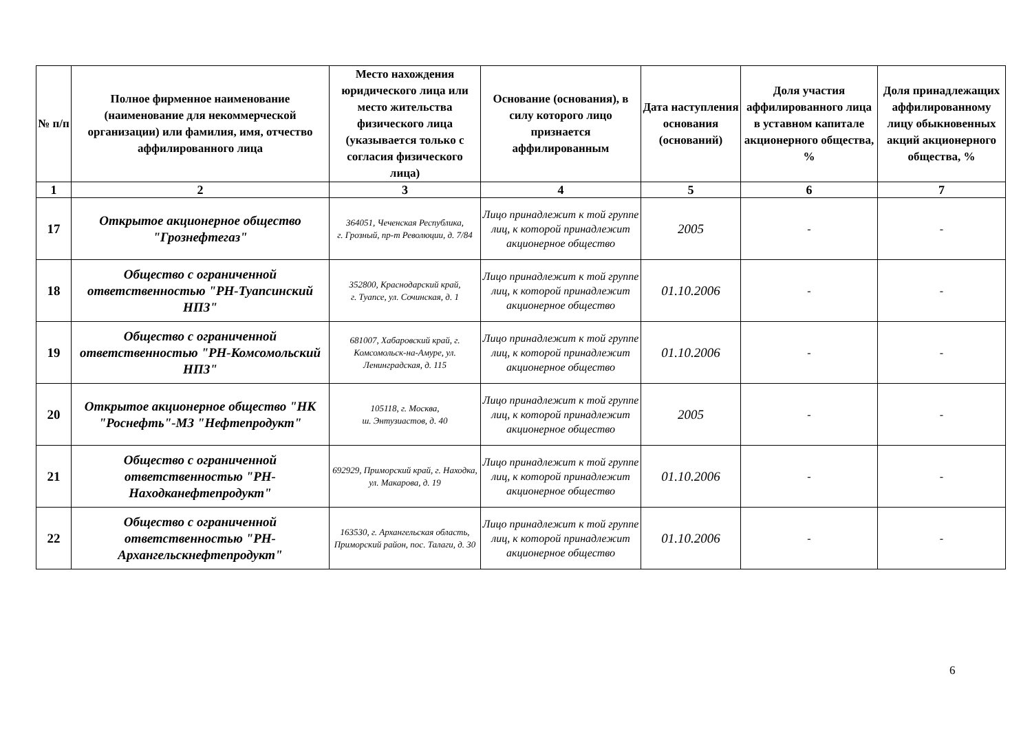| № п/п | Полное фирменное наименование (наименование для некоммерческой организации) или фамилия, имя, отчество аффилированного лица | Место нахождения юридического лица или место жительства физического лица (указывается только с согласия физического лица) | Основание (основания), в силу которого лицо признается аффилированным | Дата наступления основания (оснований) | Доля участия аффилированного лица в уставном капитале акционерного общества, % | Доля принадлежащих аффилированному лицу обыкновенных акций акционерного общества, % |
| --- | --- | --- | --- | --- | --- | --- |
| 1 | 2 | 3 | 4 | 5 | 6 | 7 |
| 17 | Открытое акционерное общество "Грознефтегаз" | 364051, Чеченская Республика, г. Грозный, пр-т Революции, д. 7/84 | Лицо принадлежит к той группе лиц, к которой принадлежит акционерное общество | 2005 | - | - |
| 18 | Общество с ограниченной ответственностью "РН-Туапсинский НПЗ" | 352800, Краснодарский край, г. Туапсе, ул. Сочинская, д. 1 | Лицо принадлежит к той группе лиц, к которой принадлежит акционерное общество | 01.10.2006 | - | - |
| 19 | Общество с ограниченной ответственностью "РН-Комсомольский НПЗ" | 681007, Хабаровский край, г. Комсомольск-на-Амуре, ул. Ленинградская, д. 115 | Лицо принадлежит к той группе лиц, к которой принадлежит акционерное общество | 01.10.2006 | - | - |
| 20 | Открытое акционерное общество "НК "Роснефть"-МЗ "Нефтепродукт" | 105118, г. Москва, ш. Энтузиастов, д. 40 | Лицо принадлежит к той группе лиц, к которой принадлежит акционерное общество | 2005 | - | - |
| 21 | Общество с ограниченной ответственностью "РН-Находканефтепродукт" | 692929, Приморский край, г. Находка, ул. Макарова, д. 19 | Лицо принадлежит к той группе лиц, к которой принадлежит акционерное общество | 01.10.2006 | - | - |
| 22 | Общество с ограниченной ответственностью "РН-Архангельскнефтепродукт" | 163530, г. Архангельская область, Приморский район, пос. Талаги, д. 30 | Лицо принадлежит к той группе лиц, к которой принадлежит акционерное общество | 01.10.2006 | - | - |
6